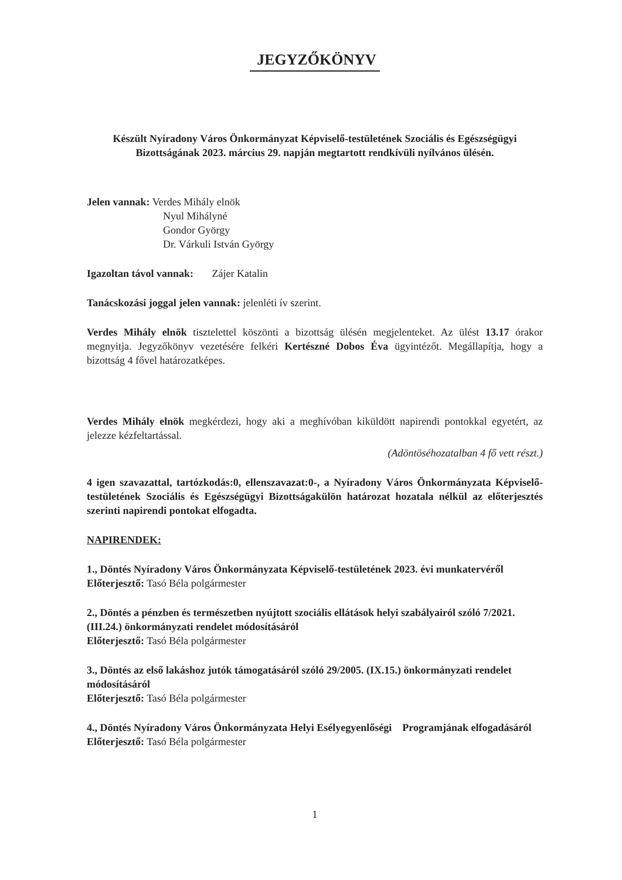JEGYZŐKÖNYV
Készült Nyíradony Város Önkormányzat Képviselő-testületének Szociális és Egészségügyi Bizottságának 2023. március 29. napján megtartott rendkívüli nyílvános ülésén.
Jelen vannak: Verdes Mihály elnök
Nyul Mihályné
Gondor György
Dr. Várkuli István György
Igazoltan távol vannak: Zájer Katalin
Tanácskozási joggal jelen vannak: jelenléti ív szerint.
Verdes Mihály elnök tisztelettel köszönti a bizottság ülésén megjelenteket. Az ülést 13.17 órakor megnyitja. Jegyzőkönyv vezetésére felkéri Kertészné Dobos Éva ügyintézőt. Megállapítja, hogy a bizottság 4 fővel határozatképes.
Verdes Mihály elnök megkérdezi, hogy aki a meghívóban kiküldött napirendi pontokkal egyetért, az jelezze kézfeltartással.
(Adöntöséhozatalban 4 fő vett részt.)
4 igen szavazattal, tartózkodás:0, ellenszavazat:0-, a Nyíradony Város Önkormányzata Képviselő-testületének Szociális és Egészségügyi Bizottságakülön határozat hozatala nélkül az előterjesztés szerinti napirendi pontokat elfogadta.
NAPIRENDEK:
1., Döntés Nyíradony Város Önkormányzata Képviselő-testületének 2023. évi munkatervéről
Előterjesztő: Tasó Béla polgármester
2., Döntés a pénzben és természetben nyújtott szociális ellátások helyi szabályairól szóló 7/2021. (III.24.) önkormányzati rendelet módosításáról
Előterjesztő: Tasó Béla polgármester
3., Döntés az első lakáshoz jutók támogatásáról szóló 29/2005. (IX.15.) önkormányzati rendelet módosításáról
Előterjesztő: Tasó Béla polgármester
4., Döntés Nyíradony Város Önkormányzata Helyi Esélyegyenlőségi Programjának elfogadásáról
Előterjesztő: Tasó Béla polgármester
1